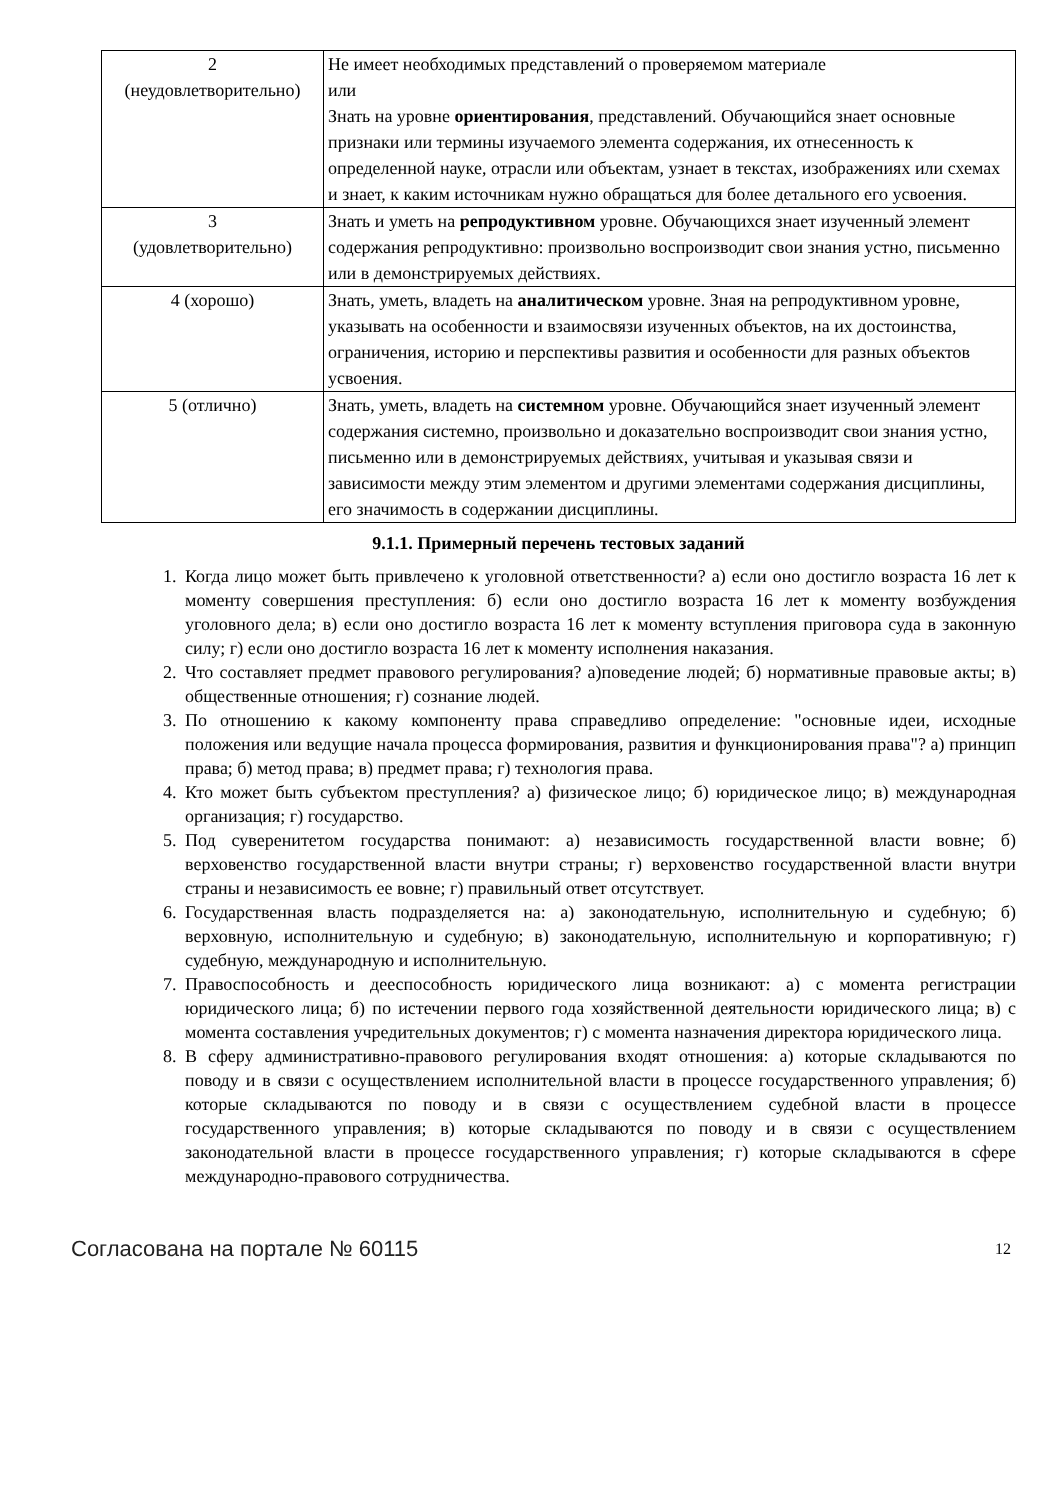| 2 (неудовлетворительно) | Не имеет необходимых представлений о проверяемом материале или Знать на уровне ориентирования , представлений. Обучающийся знает основные признаки или термины изучаемого элемента содержания, их отнесенность к определенной науке, отрасли или объектам, узнает в текстах, изображениях или схемах и знает, к каким источникам нужно обращаться для более детального его усвоения. |
| 3 (удовлетворительно) | Знать и уметь на репродуктивном уровне. Обучающихся знает изученный элемент содержания репродуктивно: произвольно воспроизводит свои знания устно, письменно или в демонстрируемых действиях. |
| 4 (хорошо) | Знать, уметь, владеть на аналитическом уровне. Зная на репродуктивном уровне, указывать на особенности и взаимосвязи изученных объектов, на их достоинства, ограничения, историю и перспективы развития и особенности для разных объектов усвоения. |
| 5 (отлично) | Знать, уметь, владеть на системном уровне. Обучающийся знает изученный элемент содержания системно, произвольно и доказательно воспроизводит свои знания устно, письменно или в демонстрируемых действиях, учитывая и указывая связи и зависимости между этим элементом и другими элементами содержания дисциплины, его значимость в содержании дисциплины. |
9.1.1. Примерный перечень тестовых заданий
1. Когда лицо может быть привлечено к уголовной ответственности? а) если оно достигло возраста 16 лет к моменту совершения преступления: б) если оно достигло возраста 16 лет к моменту возбуждения уголовного дела; в) если оно достигло возраста 16 лет к моменту вступления приговора суда в законную силу; г) если оно достигло возраста 16 лет к моменту исполнения наказания.
2. Что составляет предмет правового регулирования? а)поведение людей; б) нормативные правовые акты; в) общественные отношения; г) сознание людей.
3. По отношению к какому компоненту права справедливо определение: "основные идеи, исходные положения или ведущие начала процесса формирования, развития и функционирования права"? а) принцип права; б) метод права; в) предмет права; г) технология права.
4. Кто может быть субъектом преступления? а) физическое лицо; б) юридическое лицо; в) международная организация; г) государство.
5. Под суверенитетом государства понимают: а) независимость государственной власти вовне; б) верховенство государственной власти внутри страны; г) верховенство государственной власти внутри страны и независимость ее вовне; г) правильный ответ отсутствует.
6. Государственная власть подразделяется на: а) законодательную, исполнительную и судебную; б) верховную, исполнительную и судебную; в) законодательную, исполнительную и корпоративную; г) судебную, международную и исполнительную.
7. Правоспособность и дееспособность юридического лица возникают: а) с момента регистрации юридического лица; б) по истечении первого года хозяйственной деятельности юридического лица; в) с момента составления учредительных документов; г) с момента назначения директора юридического лица.
8. В сферу административно-правового регулирования входят отношения: а) которые складываются по поводу и в связи с осуществлением исполнительной власти в процессе государственного управления; б) которые складываются по поводу и в связи с осуществлением судебной власти в процессе государственного управления; в) которые складываются по поводу и в связи с осуществлением законодательной власти в процессе государственного управления; г) которые складываются в сфере международно-правового сотрудничества.
Согласована на портале № 60115 12